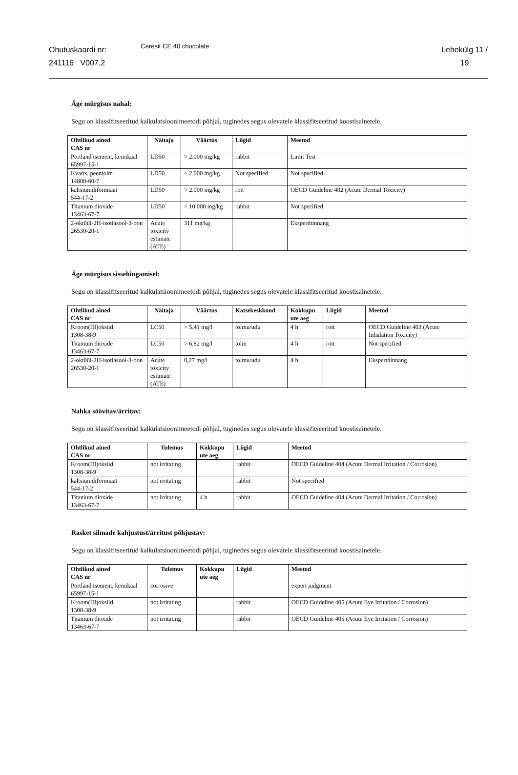Ohutuskaardi nr:
241116 V007.2
Ceresit CE 40 chocolate
Lehekülg 11 /
19
Äge mürgisus nahal:
Segu on klassifitseeritud kalkulatsioonimeetodi põhjal, tuginedes segus olevatele klassifitseeritud koostisainetele.
| Ohtlikud ained CAS nr | Näitaja | Väärtus | Liigid | Meetod |
| --- | --- | --- | --- | --- |
| Portland tsement, kemikaal 65997-15-1 | LD50 | > 2.000 mg/kg | rabbit | Limit Test |
| Kvarts, peentolm 14808-60-7 | LD50 | > 2.000 mg/kg | Not specified | Not specified |
| kaltsiumdiformiaat 544-17-2 | LD50 | > 2.000 mg/kg | rott | OECD Guideline 402 (Acute Dermal Toxicity) |
| Titanium dioxide 13463-67-7 | LD50 | > 10.000 mg/kg | rabbit | Not specified |
| 2-oktüül-2H-isotiasool-3-oon 26530-20-1 | Acute toxicity estimate (ATE) | 311 mg/kg | | Eksperthinnang |
Äge mürgisus sissehingamisel:
Segu on klassifitseeritud kalkulatsioonimeetodi põhjal, tuginedes segus olevatele klassifitseeritud koostisainetele.
| Ohtlikud ained CAS nr | Näitaja | Väärtus | Katsekeskkond | Kokkupu ute aeg | Liigid | Meetod |
| --- | --- | --- | --- | --- | --- | --- |
| Kroom(III)oksiid 1308-38-9 | LC50 | > 5,41 mg/l | tolmu/udu | 4 h | rott | OECD Guideline 403 (Acute Inhalation Toxicity) |
| Titanium dioxide 13463-67-7 | LC50 | > 6,82 mg/l | tolm | 4 h | rott | Not specified |
| 2-oktüül-2H-isotiasool-3-oon 26530-20-1 | Acute toxicity estimate (ATE) | 0,27 mg/l | tolmu/udu | 4 h | | Eksperthinnang |
Nahka söövitav/ärritav:
Segu on klassifitseeritud kalkulatsioonimeetodi põhjal, tuginedes segus olevatele klassifitseeritud koostisainetele.
| Ohtlikud ained CAS nr | Tulemus | Kokkupu ute aeg | Liigid | Meetod |
| --- | --- | --- | --- | --- |
| Kroom(III)oksiid 1308-38-9 | not irritating | | rabbit | OECD Guideline 404 (Acute Dermal Irritation / Corrosion) |
| kaltsiumdiformiaat 544-17-2 | not irritating | | rabbit | Not specified |
| Titanium dioxide 13463-67-7 | not irritating | 4 h | rabbit | OECD Guideline 404 (Acute Dermal Irritation / Corrosion) |
Rasket silmade kahjustust/ärritust põhjustav:
Segu on klassifitseeritud kalkulatsioonimeetodi põhjal, tuginedes segus olevatele klassifitseeritud koostisainetele.
| Ohtlikud ained CAS nr | Tulemus | Kokkupu ute aeg | Liigid | Meetod |
| --- | --- | --- | --- | --- |
| Portland tsement, kemikaal 65997-15-1 | corrosive | | | expert judgment |
| Kroom(III)oksiid 1308-38-9 | not irritating | | rabbit | OECD Guideline 405 (Acute Eye Irritation / Corrosion) |
| Titanium dioxide 13463-67-7 | not irritating | | rabbit | OECD Guideline 405 (Acute Eye Irritation / Corrosion) |